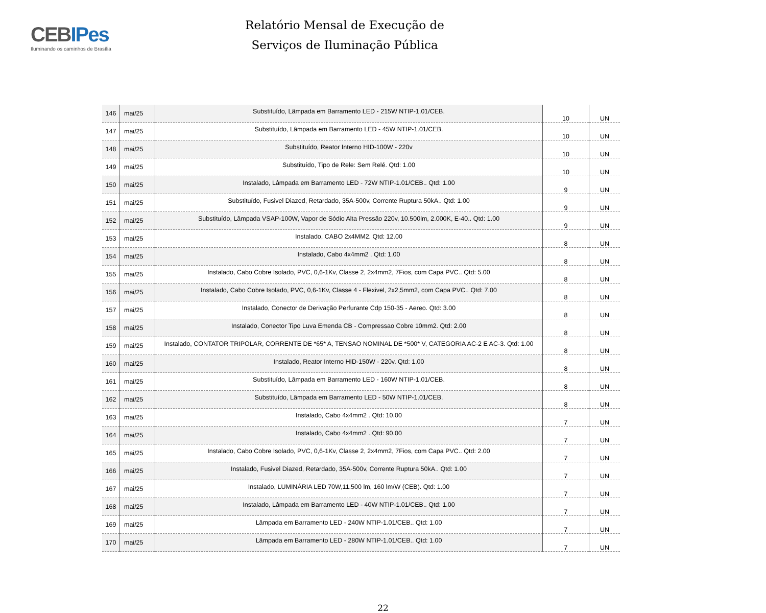CEBIPes
Iluminando os caminhos de Brasília
Relatório Mensal de Execução de
Serviços de Iluminação Pública
| 146 | mai/25 | Substituído, Lâmpada em Barramento LED - 215W NTIP-1.01/CEB. | 10 | UN |
| 147 | mai/25 | Substituído, Lâmpada em Barramento LED - 45W NTIP-1.01/CEB. | 10 | UN |
| 148 | mai/25 | Substituído, Reator Interno HID-100W - 220v | 10 | UN |
| 149 | mai/25 | Substituído, Tipo de Rele: Sem Relé. Qtd: 1.00 | 10 | UN |
| 150 | mai/25 | Instalado, Lâmpada em Barramento LED - 72W NTIP-1.01/CEB.. Qtd: 1.00 | 9 | UN |
| 151 | mai/25 | Substituído, Fusivel Diazed, Retardado, 35A-500v, Corrente Ruptura 50kA.. Qtd: 1.00 | 9 | UN |
| 152 | mai/25 | Substituído, Lâmpada VSAP-100W, Vapor de Sódio Alta Pressão 220v, 10.500lm, 2.000K, E-40.. Qtd: 1.00 | 9 | UN |
| 153 | mai/25 | Instalado, CABO 2x4MM2. Qtd: 12.00 | 8 | UN |
| 154 | mai/25 | Instalado, Cabo 4x4mm2 . Qtd: 1.00 | 8 | UN |
| 155 | mai/25 | Instalado, Cabo Cobre Isolado, PVC, 0,6-1Kv, Classe 2, 2x4mm2, 7Fios, com Capa PVC.. Qtd: 5.00 | 8 | UN |
| 156 | mai/25 | Instalado, Cabo Cobre Isolado, PVC, 0,6-1Kv, Classe 4 - Flexivel, 2x2,5mm2, com Capa PVC.. Qtd: 7.00 | 8 | UN |
| 157 | mai/25 | Instalado, Conector de Derivação Perfurante Cdp 150-35 - Aereo. Qtd: 3.00 | 8 | UN |
| 158 | mai/25 | Instalado, Conector Tipo Luva Emenda CB - Compressao Cobre 10mm2. Qtd: 2.00 | 8 | UN |
| 159 | mai/25 | Instalado, CONTATOR TRIPOLAR, CORRENTE DE *65* A, TENSAO NOMINAL DE *500* V, CATEGORIA AC-2 E AC-3. Qtd: 1.00 | 8 | UN |
| 160 | mai/25 | Instalado, Reator Interno HID-150W - 220v. Qtd: 1.00 | 8 | UN |
| 161 | mai/25 | Substituído, Lâmpada em Barramento LED - 160W NTIP-1.01/CEB. | 8 | UN |
| 162 | mai/25 | Substituído, Lâmpada em Barramento LED - 50W NTIP-1.01/CEB. | 8 | UN |
| 163 | mai/25 | Instalado, Cabo 4x4mm2 . Qtd: 10.00 | 7 | UN |
| 164 | mai/25 | Instalado, Cabo 4x4mm2 . Qtd: 90.00 | 7 | UN |
| 165 | mai/25 | Instalado, Cabo Cobre Isolado, PVC, 0,6-1Kv, Classe 2, 2x4mm2, 7Fios, com Capa PVC.. Qtd: 2.00 | 7 | UN |
| 166 | mai/25 | Instalado, Fusivel Diazed, Retardado, 35A-500v, Corrente Ruptura 50kA.. Qtd: 1.00 | 7 | UN |
| 167 | mai/25 | Instalado, LUMINÁRIA LED 70W,11.500 lm, 160 lm/W (CEB). Qtd: 1.00 | 7 | UN |
| 168 | mai/25 | Instalado, Lâmpada em Barramento LED - 40W NTIP-1.01/CEB.. Qtd: 1.00 | 7 | UN |
| 169 | mai/25 | Lâmpada em Barramento LED - 240W NTIP-1.01/CEB.. Qtd: 1.00 | 7 | UN |
| 170 | mai/25 | Lâmpada em Barramento LED - 280W NTIP-1.01/CEB.. Qtd: 1.00 | 7 | UN |
22